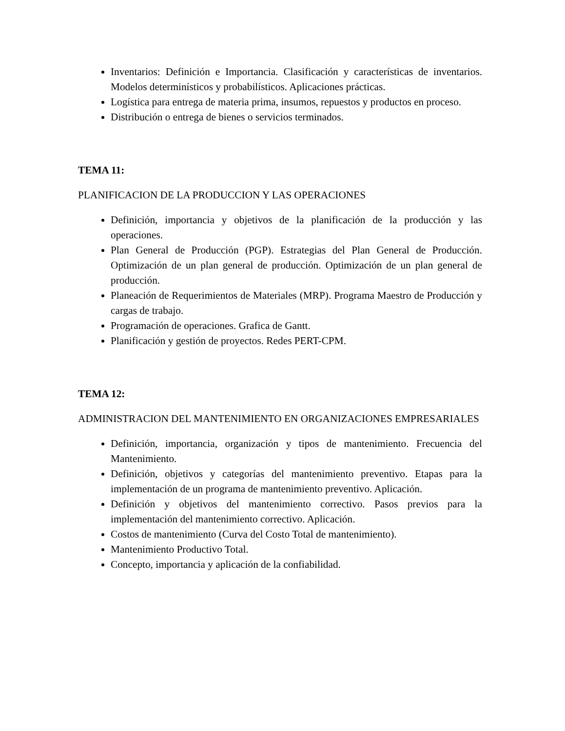Inventarios: Definición e Importancia. Clasificación y características de inventarios. Modelos determinísticos y probabilísticos. Aplicaciones prácticas.
Logística para entrega de materia prima, insumos, repuestos y productos en proceso.
Distribución o entrega de bienes o servicios terminados.
TEMA 11:
PLANIFICACION DE LA PRODUCCION Y LAS OPERACIONES
Definición, importancia y objetivos de la planificación de la producción y las operaciones.
Plan General de Producción (PGP). Estrategias del Plan General de Producción. Optimización de un plan general de producción. Optimización de un plan general de producción.
Planeación de Requerimientos de Materiales (MRP). Programa Maestro de Producción y cargas de trabajo.
Programación de operaciones. Grafica de Gantt.
Planificación y gestión de proyectos. Redes PERT-CPM.
TEMA 12:
ADMINISTRACION DEL MANTENIMIENTO EN ORGANIZACIONES EMPRESARIALES
Definición, importancia, organización y tipos de mantenimiento. Frecuencia del Mantenimiento.
Definición, objetivos y categorías del mantenimiento preventivo. Etapas para la implementación de un programa de mantenimiento preventivo. Aplicación.
Definición y objetivos del mantenimiento correctivo. Pasos previos para la implementación del mantenimiento correctivo. Aplicación.
Costos de mantenimiento (Curva del Costo Total de mantenimiento).
Mantenimiento Productivo Total.
Concepto, importancia y aplicación de la confiabilidad.